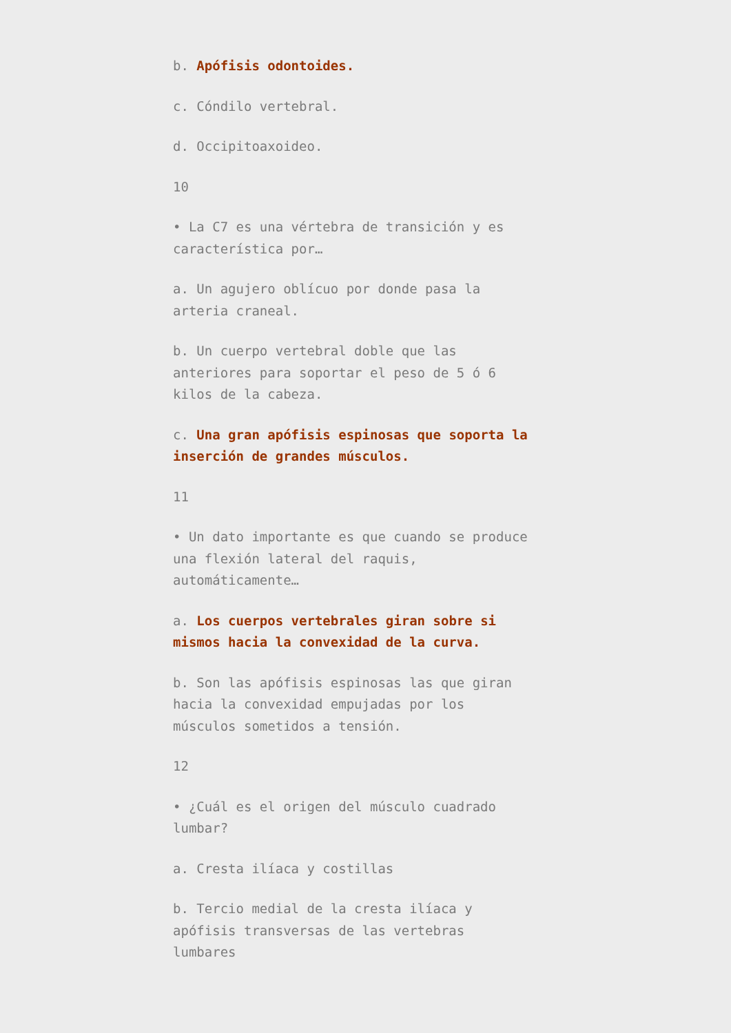b. Apófisis odontoides.
c. Cóndilo vertebral.
d. Occipitoaxoideo.
10
• La C7 es una vértebra de transición y es característica por…
a. Un agujero oblícuo por donde pasa la arteria craneal.
b. Un cuerpo vertebral doble que las anteriores para soportar el peso de 5 ó 6 kilos de la cabeza.
c. Una gran apófisis espinosas que soporta la inserción de grandes músculos.
11
• Un dato importante es que cuando se produce una flexión lateral del raquis, automáticamente…
a. Los cuerpos vertebrales giran sobre si mismos hacia la convexidad de la curva.
b. Son las apófisis espinosas las que giran hacia la convexidad empujadas por los músculos sometidos a tensión.
12
• ¿Cuál es el origen del músculo cuadrado lumbar?
a. Cresta ilíaca y costillas
b. Tercio medial de la cresta ilíaca y apófisis transversas de las vertebras lumbares